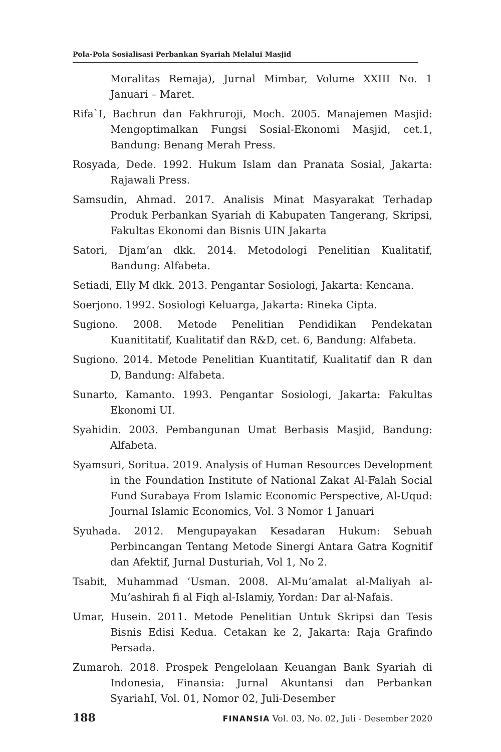Pola-Pola Sosialisasi Perbankan Syariah Melalui Masjid
Moralitas Remaja), Jurnal Mimbar, Volume XXIII No. 1 Januari – Maret.
Rifa`I, Bachrun dan Fakhruroji, Moch. 2005. Manajemen Masjid: Mengoptimalkan Fungsi Sosial-Ekonomi Masjid, cet.1, Bandung: Benang Merah Press.
Rosyada, Dede. 1992. Hukum Islam dan Pranata Sosial, Jakarta: Rajawali Press.
Samsudin, Ahmad. 2017. Analisis Minat Masyarakat Terhadap Produk Perbankan Syariah di Kabupaten Tangerang, Skripsi, Fakultas Ekonomi dan Bisnis UIN Jakarta
Satori, Djam’an dkk. 2014. Metodologi Penelitian Kualitatif, Bandung: Alfabeta.
Setiadi, Elly M dkk. 2013. Pengantar Sosiologi, Jakarta: Kencana.
Soerjono. 1992. Sosiologi Keluarga, Jakarta: Rineka Cipta.
Sugiono. 2008. Metode Penelitian Pendidikan Pendekatan Kuanititatif, Kualitatif dan R&D, cet. 6, Bandung: Alfabeta.
Sugiono. 2014. Metode Penelitian Kuantitatif, Kualitatif dan R dan D, Bandung: Alfabeta.
Sunarto, Kamanto. 1993. Pengantar Sosiologi, Jakarta: Fakultas Ekonomi UI.
Syahidin. 2003. Pembangunan Umat Berbasis Masjid, Bandung: Alfabeta.
Syamsuri, Soritua. 2019. Analysis of Human Resources Development in the Foundation Institute of National Zakat Al-Falah Social Fund Surabaya From Islamic Economic Perspective, Al-Uqud: Journal Islamic Economics, Vol. 3 Nomor 1 Januari
Syuhada. 2012. Mengupayakan Kesadaran Hukum: Sebuah Perbincangan Tentang Metode Sinergi Antara Gatra Kognitif dan Afektif, Jurnal Dusturiah, Vol 1, No 2.
Tsabit, Muhammad ‘Usman. 2008. Al-Mu’amalat al-Maliyah al-Mu’ashirah fi al Fiqh al-Islamiy, Yordan: Dar al-Nafais.
Umar, Husein. 2011. Metode Penelitian Untuk Skripsi dan Tesis Bisnis Edisi Kedua. Cetakan ke 2, Jakarta: Raja Grafindo Persada.
Zumaroh. 2018. Prospek Pengelolaan Keuangan Bank Syariah di Indonesia, Finansia: Jurnal Akuntansi dan Perbankan SyariahI, Vol. 01, Nomor 02, Juli-Desember
188 FINANSIA Vol. 03, No. 02, Juli - Desember 2020